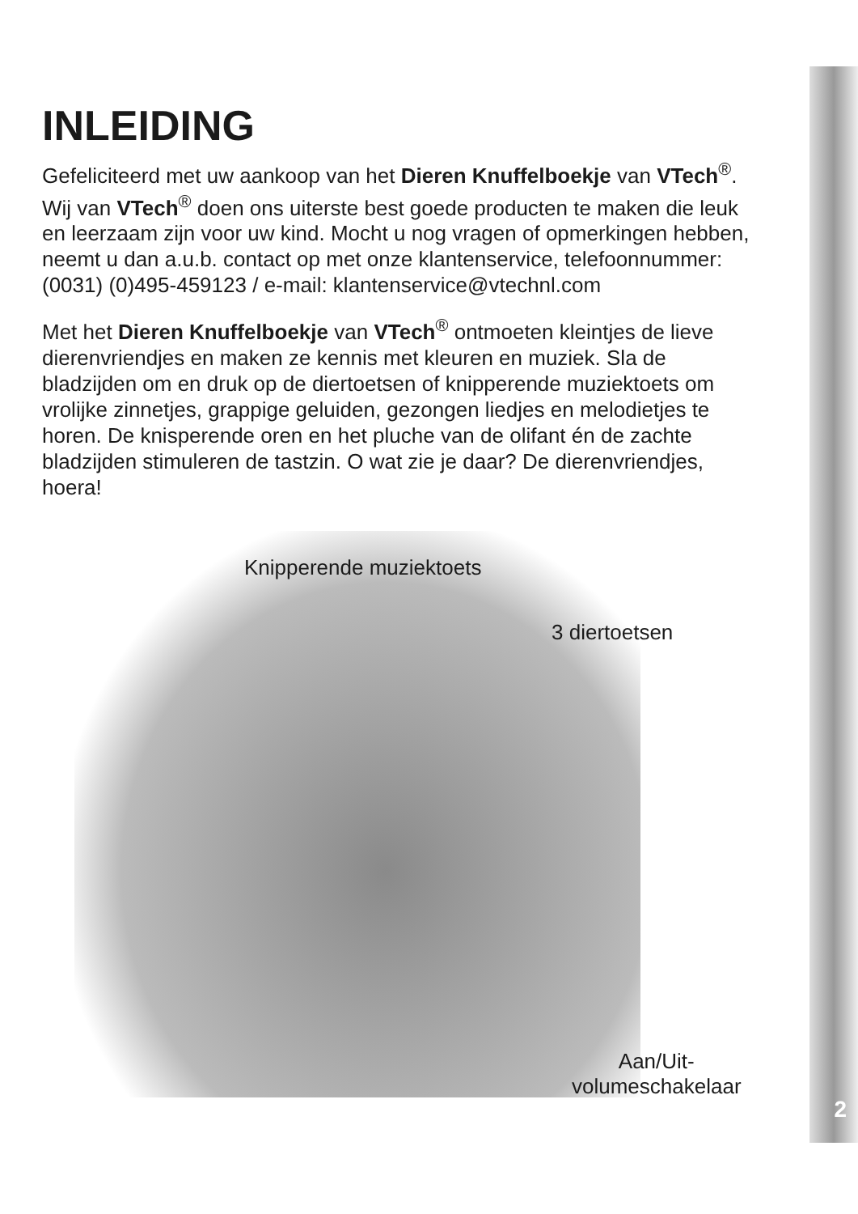INLEIDING
Gefeliciteerd met uw aankoop van het Dieren Knuffelboekje van VTech<sup>®</sup>. Wij van VTech<sup>®</sup> doen ons uiterste best goede producten te maken die leuk en leerzaam zijn voor uw kind. Mocht u nog vragen of opmerkingen hebben, neemt u dan a.u.b. contact op met onze klantenservice, telefoonnummer: (0031) (0)495-459123 / e-mail: klantenservice@vtechnl.com
Met het Dieren Knuffelboekje van VTech<sup>®</sup> ontmoeten kleintjes de lieve dierenvriendjes en maken ze kennis met kleuren en muziek. Sla de bladzijden om en druk op de diertoetsen of knipperende muziektoets om vrolijke zinnetjes, grappige geluiden, gezongen liedjes en melodietjes te horen. De knisperende oren en het pluche van de olifant én de zachte bladzijden stimuleren de tastzin. O wat zie je daar? De dierenvriendjes, hoera!
Knipperende muziektoets
3 diertoetsen
Aan/Uit-
volumeschakelaar
2